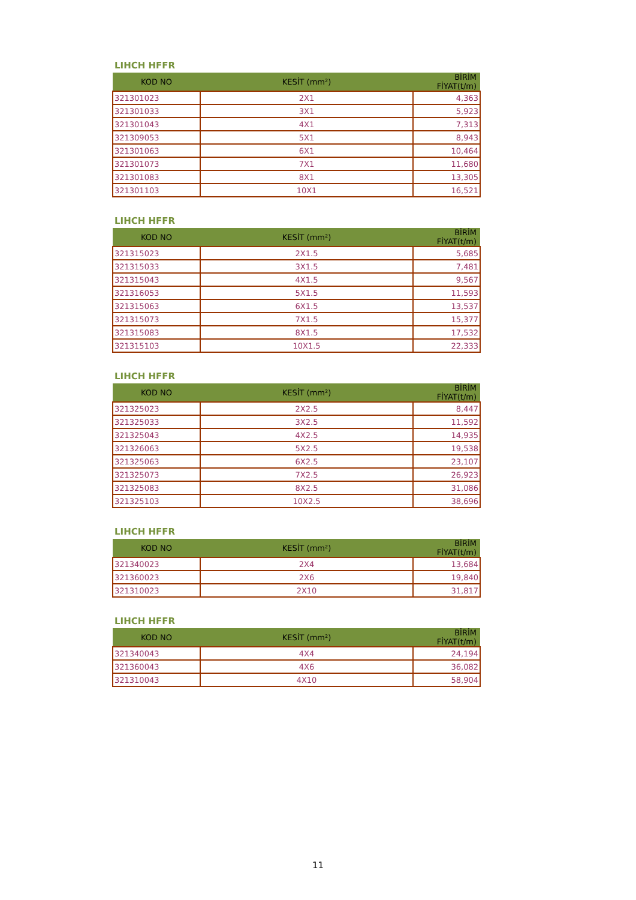LIHCH HFFR
| KOD NO | KESİT (mm²) | BİRİM FİYAT(t/m) |
| --- | --- | --- |
| 321301023 | 2X1 | 4,363 |
| 321301033 | 3X1 | 5,923 |
| 321301043 | 4X1 | 7,313 |
| 321309053 | 5X1 | 8,943 |
| 321301063 | 6X1 | 10,464 |
| 321301073 | 7X1 | 11,680 |
| 321301083 | 8X1 | 13,305 |
| 321301103 | 10X1 | 16,521 |
LIHCH HFFR
| KOD NO | KESİT (mm²) | BİRİM FİYAT(t/m) |
| --- | --- | --- |
| 321315023 | 2X1.5 | 5,685 |
| 321315033 | 3X1.5 | 7,481 |
| 321315043 | 4X1.5 | 9,567 |
| 321316053 | 5X1.5 | 11,593 |
| 321315063 | 6X1.5 | 13,537 |
| 321315073 | 7X1.5 | 15,377 |
| 321315083 | 8X1.5 | 17,532 |
| 321315103 | 10X1.5 | 22,333 |
LIHCH HFFR
| KOD NO | KESİT (mm²) | BİRİM FİYAT(t/m) |
| --- | --- | --- |
| 321325023 | 2X2.5 | 8,447 |
| 321325033 | 3X2.5 | 11,592 |
| 321325043 | 4X2.5 | 14,935 |
| 321326063 | 5X2.5 | 19,538 |
| 321325063 | 6X2.5 | 23,107 |
| 321325073 | 7X2.5 | 26,923 |
| 321325083 | 8X2.5 | 31,086 |
| 321325103 | 10X2.5 | 38,696 |
LIHCH HFFR
| KOD NO | KESİT (mm²) | BİRİM FİYAT(t/m) |
| --- | --- | --- |
| 321340023 | 2X4 | 13,684 |
| 321360023 | 2X6 | 19,840 |
| 321310023 | 2X10 | 31,817 |
LIHCH HFFR
| KOD NO | KESİT (mm²) | BİRİM FİYAT(t/m) |
| --- | --- | --- |
| 321340043 | 4X4 | 24,194 |
| 321360043 | 4X6 | 36,082 |
| 321310043 | 4X10 | 58,904 |
11